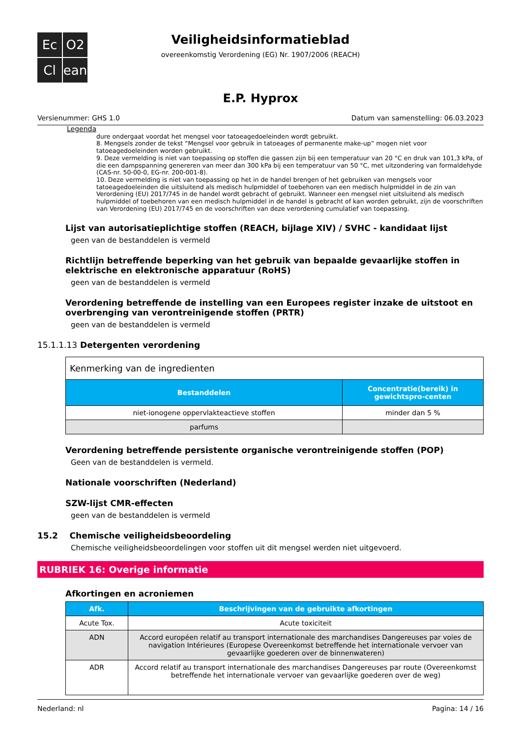Ec
O2
Cl
ean
Veiligheidsinformatieblad
overeenkomstig Verordening (EG) Nr. 1907/2006 (REACH)
E.P. Hyprox
Versienummer: GHS 1.0 Datum van samenstelling: 06.03.2023
Legenda
dure ondergaat voordat het mengsel voor tatoeagedoeleinden wordt gebruikt.
8. Mengsels zonder de tekst “Mengsel voor gebruik in tatoeages of permanente make-up” mogen niet voor tatoeagedoeleinden worden gebruikt.
9. Deze vermelding is niet van toepassing op stoffen die gassen zijn bij een temperatuur van 20 °C en druk van 101,3 kPa, of die een dampspanning genereren van meer dan 300 kPa bij een temperatuur van 50 °C, met uitzondering van formaldehyde (CAS-nr. 50-00-0, EG-nr. 200-001-8).
10. Deze vermelding is niet van toepassing op het in de handel brengen of het gebruiken van mengsels voor tatoeagedoeleinden die uitsluitend als medisch hulpmiddel of toebehoren van een medisch hulpmiddel in de zin van Verordening (EU) 2017/745 in de handel wordt gebracht of gebruikt. Wanneer een mengsel niet uitsluitend als medisch hulpmiddel of toebehoren van een medisch hulpmiddel in de handel is gebracht of kan worden gebruikt, zijn de voorschriften van Verordening (EU) 2017/745 en de voorschriften van deze verordening cumulatief van toepassing.
Lijst van autorisatieplichtige stoffen (REACH, bijlage XIV) / SVHC - kandidaat lijst
geen van de bestanddelen is vermeld
Richtlijn betreffende beperking van het gebruik van bepaalde gevaarlijke stoffen in elektrische en elektronische apparatuur (RoHS)
geen van de bestanddelen is vermeld
Verordening betreffende de instelling van een Europees register inzake de uitstoot en overbrenging van verontreinigende stoffen (PRTR)
geen van de bestanddelen is vermeld
15.1.1.13 Detergenten verordening
| Kenmerking van de ingredienten | |
| Bestanddelen | Concentratie(bereik) in gewichtspro-centen |
| niet-ionogene oppervlakteactieve stoffen | minder dan 5 % |
| parfums | |
Verordening betreffende persistente organische verontreinigende stoffen (POP)
Geen van de bestanddelen is vermeld.
Nationale voorschriften (Nederland)
SZW-lijst CMR-effecten
geen van de bestanddelen is vermeld
15.2 Chemische veiligheidsbeoordeling
Chemische veiligheidsbeoordelingen voor stoffen uit dit mengsel werden niet uitgevoerd.
RUBRIEK 16: Overige informatie
Afkortingen en acroniemen
| Afk. | Beschrijvingen van de gebruikte afkortingen |
| --- | --- |
| Acute Tox. | Acute toxiciteit |
| ADN | Accord européen relatif au transport internationale des marchandises Dangereuses par voies de navigation Intérieures (Europese Overeenkomst betreffende het internationale vervoer van gevaarlijke goederen over de binnenwateren) |
| ADR | Accord relatif au transport internationale des marchandises Dangereuses par route (Overeenkomst betreffende het internationale vervoer van gevaarlijke goederen over de weg) |
Nederland: nl Pagina: 14 / 16